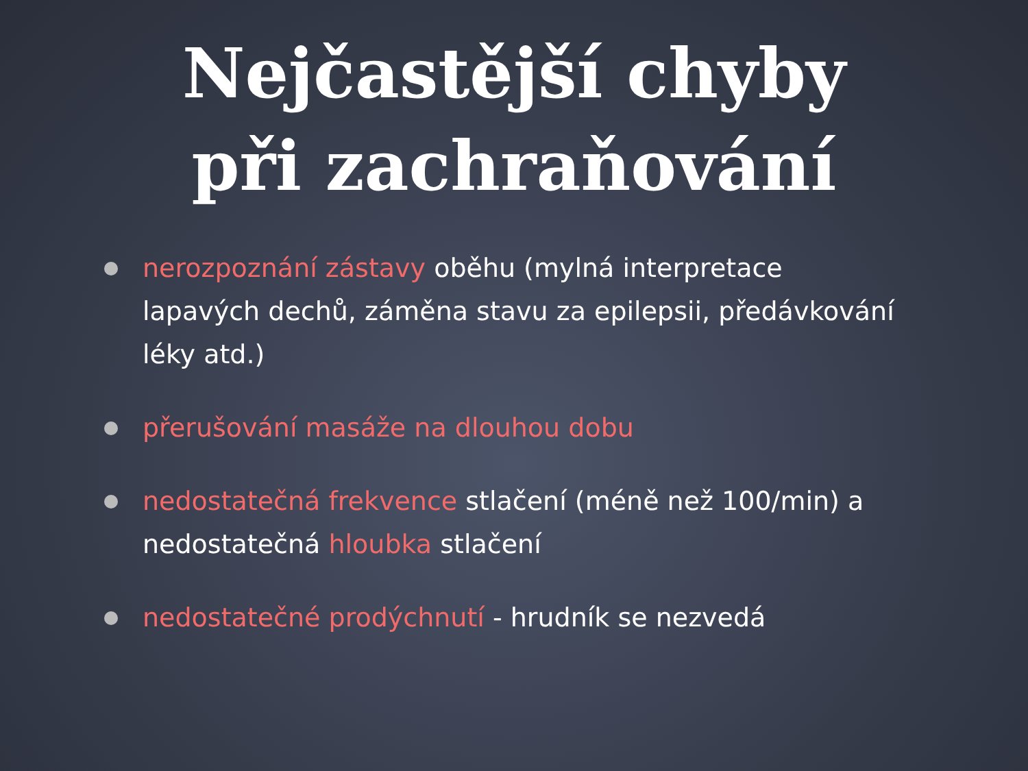Nejčastější chyby
při zachraňování
nerozpoznání zástavy oběhu (mylná interpretace lapavých dechů, záměna stavu za epilepsii, předávkování léky atd.)
přerušování masáže na dlouhou dobu
nedostatečná frekvence stlačení (méně než 100/min) a nedostatečná hloubka stlačení
nedostatečné prodýchnutí - hrudník se nezvedá